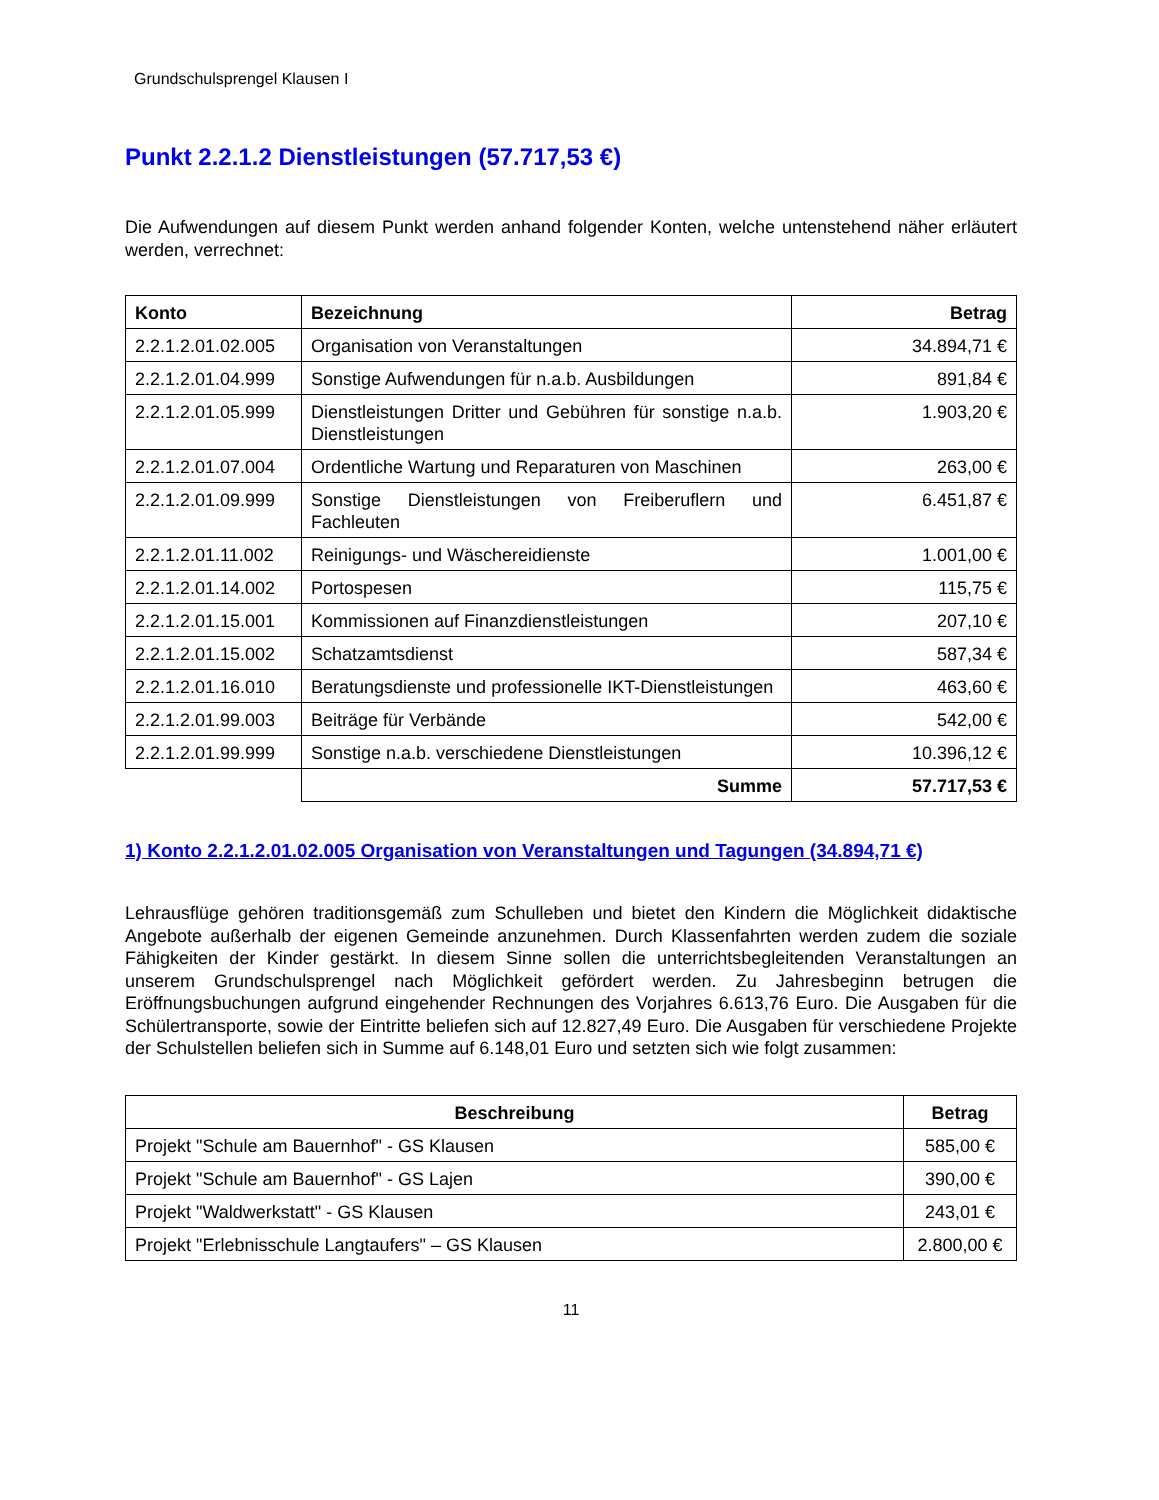Grundschulsprengel Klausen I
Punkt 2.2.1.2 Dienstleistungen (57.717,53 €)
Die Aufwendungen auf diesem Punkt werden anhand folgender Konten, welche untenstehend näher erläutert werden, verrechnet:
| Konto | Bezeichnung | Betrag |
| --- | --- | --- |
| 2.2.1.2.01.02.005 | Organisation von Veranstaltungen | 34.894,71 € |
| 2.2.1.2.01.04.999 | Sonstige Aufwendungen für n.a.b. Ausbildungen | 891,84 € |
| 2.2.1.2.01.05.999 | Dienstleistungen Dritter und Gebühren für sonstige n.a.b. Dienstleistungen | 1.903,20 € |
| 2.2.1.2.01.07.004 | Ordentliche Wartung und Reparaturen von Maschinen | 263,00 € |
| 2.2.1.2.01.09.999 | Sonstige Dienstleistungen von Freiberuflern und Fachleuten | 6.451,87 € |
| 2.2.1.2.01.11.002 | Reinigungs- und Wäschereidienste | 1.001,00 € |
| 2.2.1.2.01.14.002 | Portospesen | 115,75 € |
| 2.2.1.2.01.15.001 | Kommissionen auf Finanzdienstleistungen | 207,10 € |
| 2.2.1.2.01.15.002 | Schatzamtsdienst | 587,34 € |
| 2.2.1.2.01.16.010 | Beratungsdienste und professionelle IKT-Dienstleistungen | 463,60 € |
| 2.2.1.2.01.99.003 | Beiträge für Verbände | 542,00 € |
| 2.2.1.2.01.99.999 | Sonstige n.a.b. verschiedene Dienstleistungen | 10.396,12 € |
| | Summe | 57.717,53 € |
1) Konto 2.2.1.2.01.02.005 Organisation von Veranstaltungen und Tagungen (34.894,71 €)
Lehrausflüge gehören traditionsgemäß zum Schulleben und bietet den Kindern die Möglichkeit didaktische Angebote außerhalb der eigenen Gemeinde anzunehmen. Durch Klassenfahrten werden zudem die soziale Fähigkeiten der Kinder gestärkt. In diesem Sinne sollen die unterrichtsbegleitenden Veranstaltungen an unserem Grundschulsprengel nach Möglichkeit gefördert werden. Zu Jahresbeginn betrugen die Eröffnungsbuchungen aufgrund eingehender Rechnungen des Vorjahres 6.613,76 Euro. Die Ausgaben für die Schülertransporte, sowie der Eintritte beliefen sich auf 12.827,49 Euro. Die Ausgaben für verschiedene Projekte der Schulstellen beliefen sich in Summe auf 6.148,01 Euro und setzten sich wie folgt zusammen:
| Beschreibung | Betrag |
| --- | --- |
| Projekt "Schule am Bauernhof" - GS Klausen | 585,00 € |
| Projekt "Schule am Bauernhof" - GS Lajen | 390,00 € |
| Projekt "Waldwerkstatt" - GS Klausen | 243,01 € |
| Projekt "Erlebnisschule Langtaufers" – GS Klausen | 2.800,00 € |
11